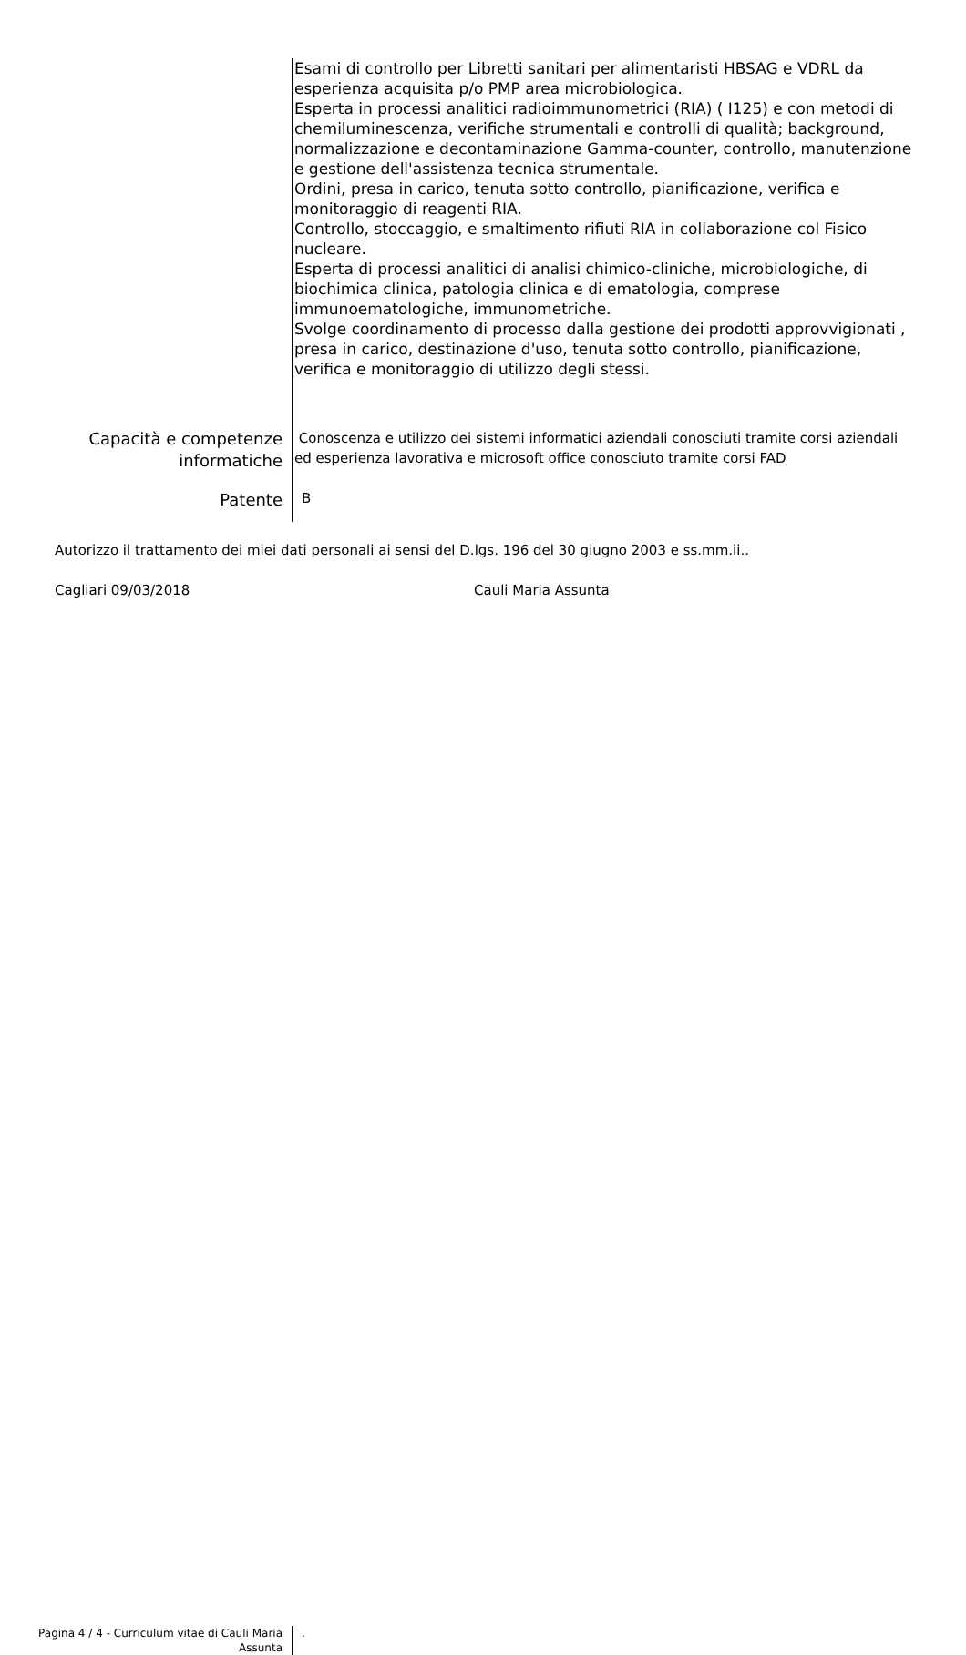Esami di controllo per Libretti sanitari per alimentaristi HBSAG e VDRL da esperienza acquisita p/o PMP area microbiologica.
Esperta in processi analitici radioimmunometrici (RIA) ( I125) e con metodi di chemiluminescenza, verifiche strumentali e controlli di qualità; background, normalizzazione e decontaminazione Gamma-counter, controllo, manutenzione e gestione dell'assistenza tecnica strumentale.
Ordini, presa in carico, tenuta sotto controllo, pianificazione, verifica e monitoraggio di reagenti RIA.
Controllo, stoccaggio, e smaltimento rifiuti RIA in collaborazione col Fisico nucleare.
Esperta di processi analitici di analisi chimico-cliniche, microbiologiche, di biochimica clinica, patologia clinica e di ematologia, comprese immunoematologiche, immunometriche.
Svolge coordinamento di processo dalla gestione dei prodotti approvvigionati , presa in carico, destinazione d'uso, tenuta sotto controllo, pianificazione, verifica e monitoraggio di utilizzo degli stessi.
Capacità e competenze informatiche
Conoscenza e utilizzo dei sistemi informatici aziendali conosciuti tramite corsi aziendali ed esperienza lavorativa e microsoft office conosciuto tramite corsi FAD
Patente
B
Autorizzo il trattamento dei miei dati personali ai sensi del D.lgs. 196 del 30 giugno 2003 e ss.mm.ii..
Cagliari 09/03/2018 Cauli Maria Assunta
Pagina 4 / 4 - Curriculum vitae di Cauli Maria Assunta
.